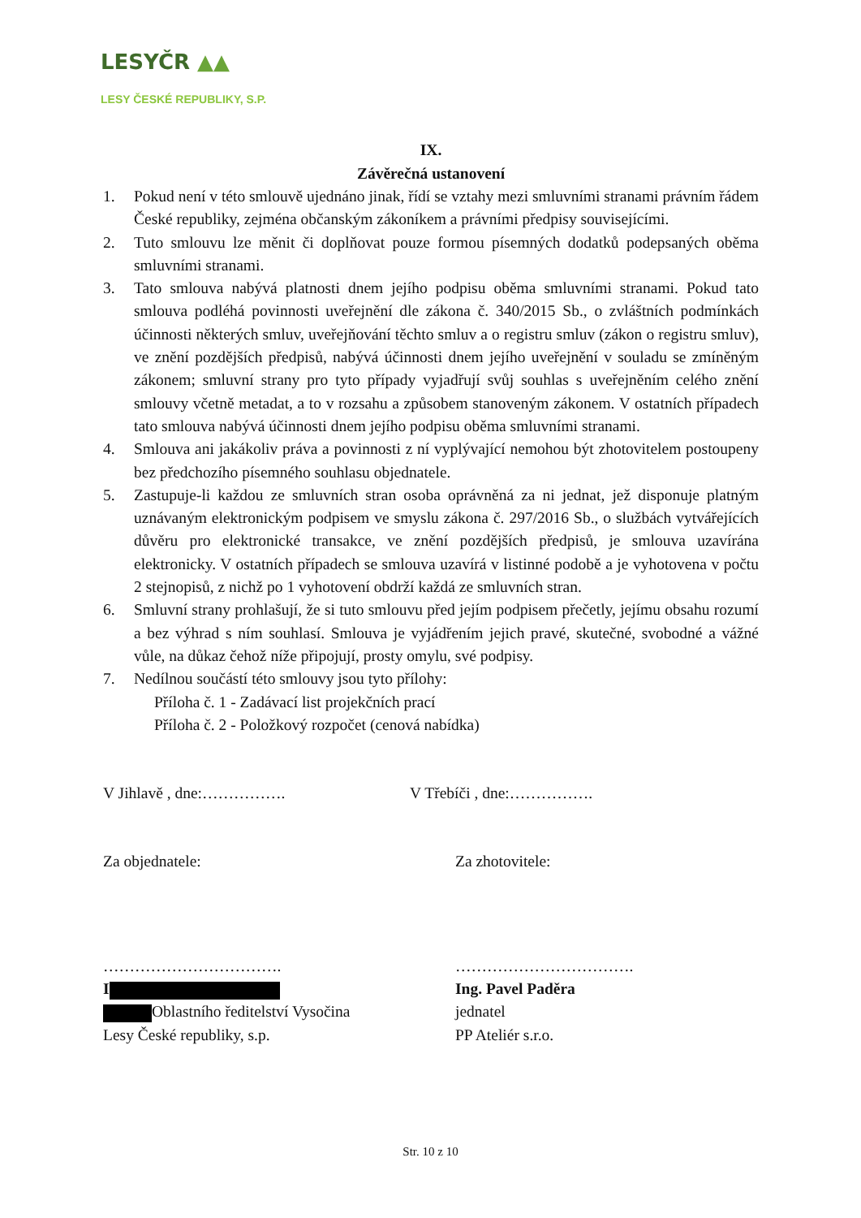LESYČR ▲▲
LESY ČESKÉ REPUBLIKY, S.P.
IX.
Závěrečná ustanovení
1. Pokud není v této smlouvě ujednáno jinak, řídí se vztahy mezi smluvními stranami právním řádem České republiky, zejména občanským zákoníkem a právními předpisy souvisejícími.
2. Tuto smlouvu lze měnit či doplňovat pouze formou písemných dodatků podepsaných oběma smluvními stranami.
3. Tato smlouva nabývá platnosti dnem jejího podpisu oběma smluvními stranami. Pokud tato smlouva podléhá povinnosti uveřejnění dle zákona č. 340/2015 Sb., o zvláštních podmínkách účinnosti některých smluv, uveřejňování těchto smluv a o registru smluv (zákon o registru smluv), ve znění pozdějších předpisů, nabývá účinnosti dnem jejího uveřejnění v souladu se zmíněným zákonem; smluvní strany pro tyto případy vyjadřují svůj souhlas s uveřejněním celého znění smlouvy včetně metadat, a to v rozsahu a způsobem stanoveným zákonem. V ostatních případech tato smlouva nabývá účinnosti dnem jejího podpisu oběma smluvními stranami.
4. Smlouva ani jakákoliv práva a povinnosti z ní vyplývající nemohou být zhotovitelem postoupeny bez předchozího písemného souhlasu objednatele.
5. Zastupuje-li každou ze smluvních stran osoba oprávněná za ni jednat, jež disponuje platným uznávaným elektronickým podpisem ve smyslu zákona č. 297/2016 Sb., o službách vytvářejících důvěru pro elektronické transakce, ve znění pozdějších předpisů, je smlouva uzavírána elektronicky. V ostatních případech se smlouva uzavírá v listinné podobě a je vyhotovena v počtu 2 stejnopisů, z nichž po 1 vyhotovení obdrží každá ze smluvních stran.
6. Smluvní strany prohlašují, že si tuto smlouvu před jejím podpisem přečetly, jejímu obsahu rozumí a bez výhrad s ním souhlasí. Smlouva je vyjádřením jejich pravé, skutečné, svobodné a vážné vůle, na důkaz čehož níže připojují, prosty omylu, své podpisy.
7. Nedílnou součástí této smlouvy jsou tyto přílohy:
Příloha č. 1 - Zadávací list projekčních prací
Příloha č. 2 - Položkový rozpočet (cenová nabídka)
V Jihlavě , dne:……………. V Třebíči , dne:…………….
Za objednatele: Za zhotovitele:
…………………………….
I
Oblastního ředitelství Vysočina
Lesy České republiky, s.p.
…………………………….
Ing. Pavel Paděra
jednatel
PP Ateliér s.r.o.
Str. 10 z 10